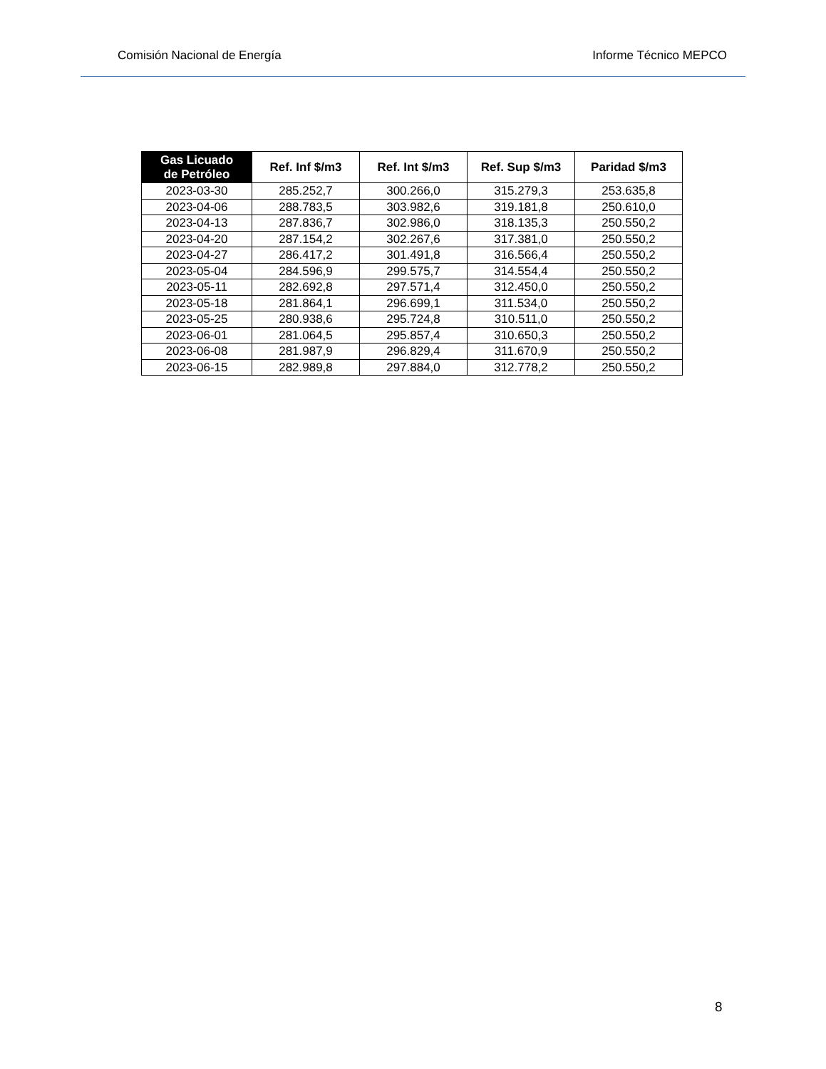Comisión Nacional de Energía Informe Técnico MEPCO
| Gas Licuado de Petróleo | Ref. Inf $/m3 | Ref. Int $/m3 | Ref. Sup $/m3 | Paridad $/m3 |
| --- | --- | --- | --- | --- |
| 2023-03-30 | 285.252,7 | 300.266,0 | 315.279,3 | 253.635,8 |
| 2023-04-06 | 288.783,5 | 303.982,6 | 319.181,8 | 250.610,0 |
| 2023-04-13 | 287.836,7 | 302.986,0 | 318.135,3 | 250.550,2 |
| 2023-04-20 | 287.154,2 | 302.267,6 | 317.381,0 | 250.550,2 |
| 2023-04-27 | 286.417,2 | 301.491,8 | 316.566,4 | 250.550,2 |
| 2023-05-04 | 284.596,9 | 299.575,7 | 314.554,4 | 250.550,2 |
| 2023-05-11 | 282.692,8 | 297.571,4 | 312.450,0 | 250.550,2 |
| 2023-05-18 | 281.864,1 | 296.699,1 | 311.534,0 | 250.550,2 |
| 2023-05-25 | 280.938,6 | 295.724,8 | 310.511,0 | 250.550,2 |
| 2023-06-01 | 281.064,5 | 295.857,4 | 310.650,3 | 250.550,2 |
| 2023-06-08 | 281.987,9 | 296.829,4 | 311.670,9 | 250.550,2 |
| 2023-06-15 | 282.989,8 | 297.884,0 | 312.778,2 | 250.550,2 |
8